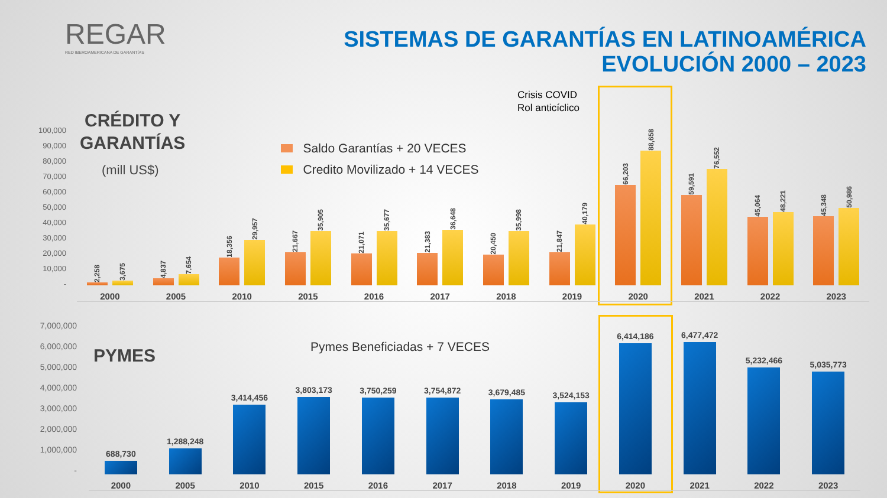REGAR
RED IBEROAMERICANA DE GARANTÍAS
SISTEMAS DE GARANTÍAS EN LATINOAMÉRICA
EVOLUCIÓN 2000 – 2023
CRÉDITO Y
GARANTÍAS
(mill US$)
Saldo Garantías + 20 VECES
Credito Movilizado + 14 VECES
Crisis COVID
Rol anticíclico
100,000
90,000
80,000
70,000
60,000
50,000
40,000
30,000
20,000
10,000
-
2,258
3,675
2000
4,837
7,654
2005
18,356
29,957
2010
21,667
35,905
2015
21,071
35,677
2016
21,383
36,648
2017
20,450
35,998
2018
21,847
40,179
2019
66,203
88,658
2020
59,591
76,552
2021
45,064
48,221
2022
45,348
50,986
2023
PYMES Pymes Beneficiadas + 7 VECES
7,000,000
6,000,000
5,000,000
4,000,000
3,000,000
2,000,000
1,000,000
-
688,730
2000
1,288,248
2005
3,414,456
2010
3,803,173
2015
3,750,259
2016
3,754,872
2017
3,679,485
2018
3,524,153
2019
6,414,186
2020
6,477,472
2021
5,232,466
2022
5,035,773
2023